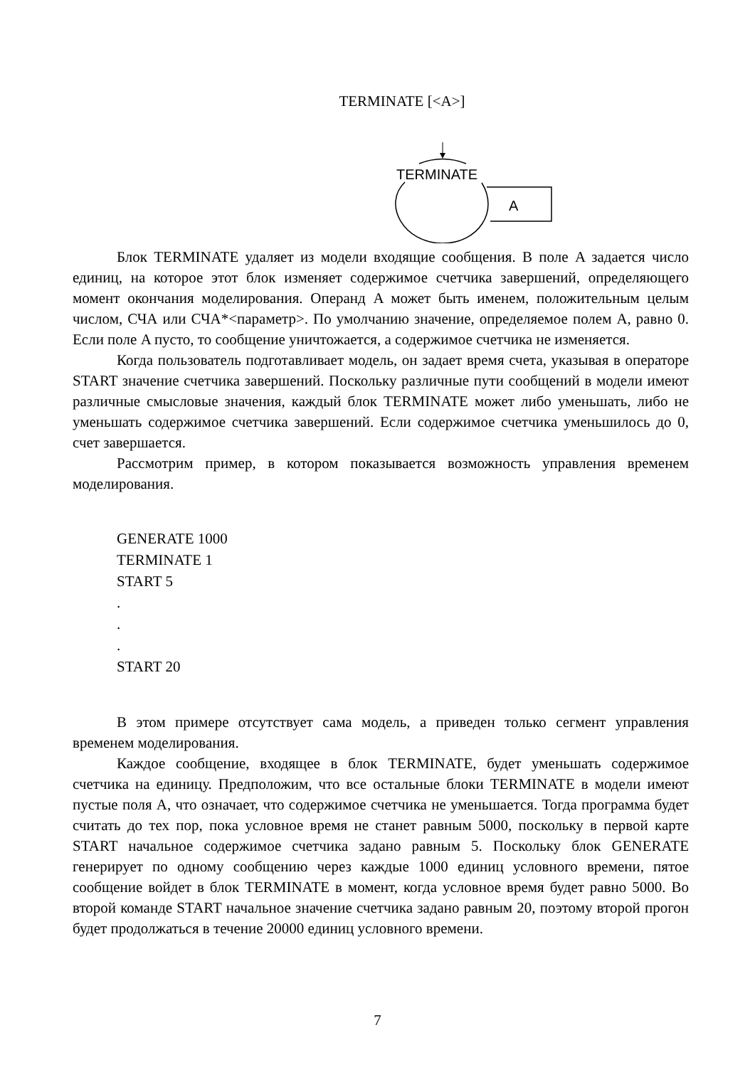TERMINATE [<A>]
TERMINATE
A
Блок TERMINATE удаляет из модели входящие сообщения. В поле A задается число единиц, на которое этот блок изменяет содержимое счетчика завершений, определяющего момент окончания моделирования. Операнд A может быть именем, положительным целым числом, СЧА или СЧА*<параметр>. По умолчанию значение, определяемое полем A, равно 0. Если поле A пусто, то сообщение уничтожается, а содержимое счетчика не изменяется.
Когда пользователь подготавливает модель, он задает время счета, указывая в операторе START значение счетчика завершений. Поскольку различные пути сообщений в модели имеют различные смысловые значения, каждый блок TERMINATE может либо уменьшать, либо не уменьшать содержимое счетчика завершений. Если содержимое счетчика уменьшилось до 0, счет завершается.
Рассмотрим пример, в котором показывается возможность управления временем моделирования.
GENERATE 1000
TERMINATE 1
START 5
.
.
.
START 20
В этом примере отсутствует сама модель, а приведен только сегмент управления временем моделирования.
Каждое сообщение, входящее в блок TERMINATE, будет уменьшать содержимое счетчика на единицу. Предположим, что все остальные блоки TERMINATE в модели имеют пустые поля A, что означает, что содержимое счетчика не уменьшается. Тогда программа будет считать до тех пор, пока условное время не станет равным 5000, поскольку в первой карте START начальное содержимое счетчика задано равным 5. Поскольку блок GENERATE генерирует по одному сообщению через каждые 1000 единиц условного времени, пятое сообщение войдет в блок TERMINATE в момент, когда условное время будет равно 5000. Во второй команде START начальное значение счетчика задано равным 20, поэтому второй прогон будет продолжаться в течение 20000 единиц условного времени.
7